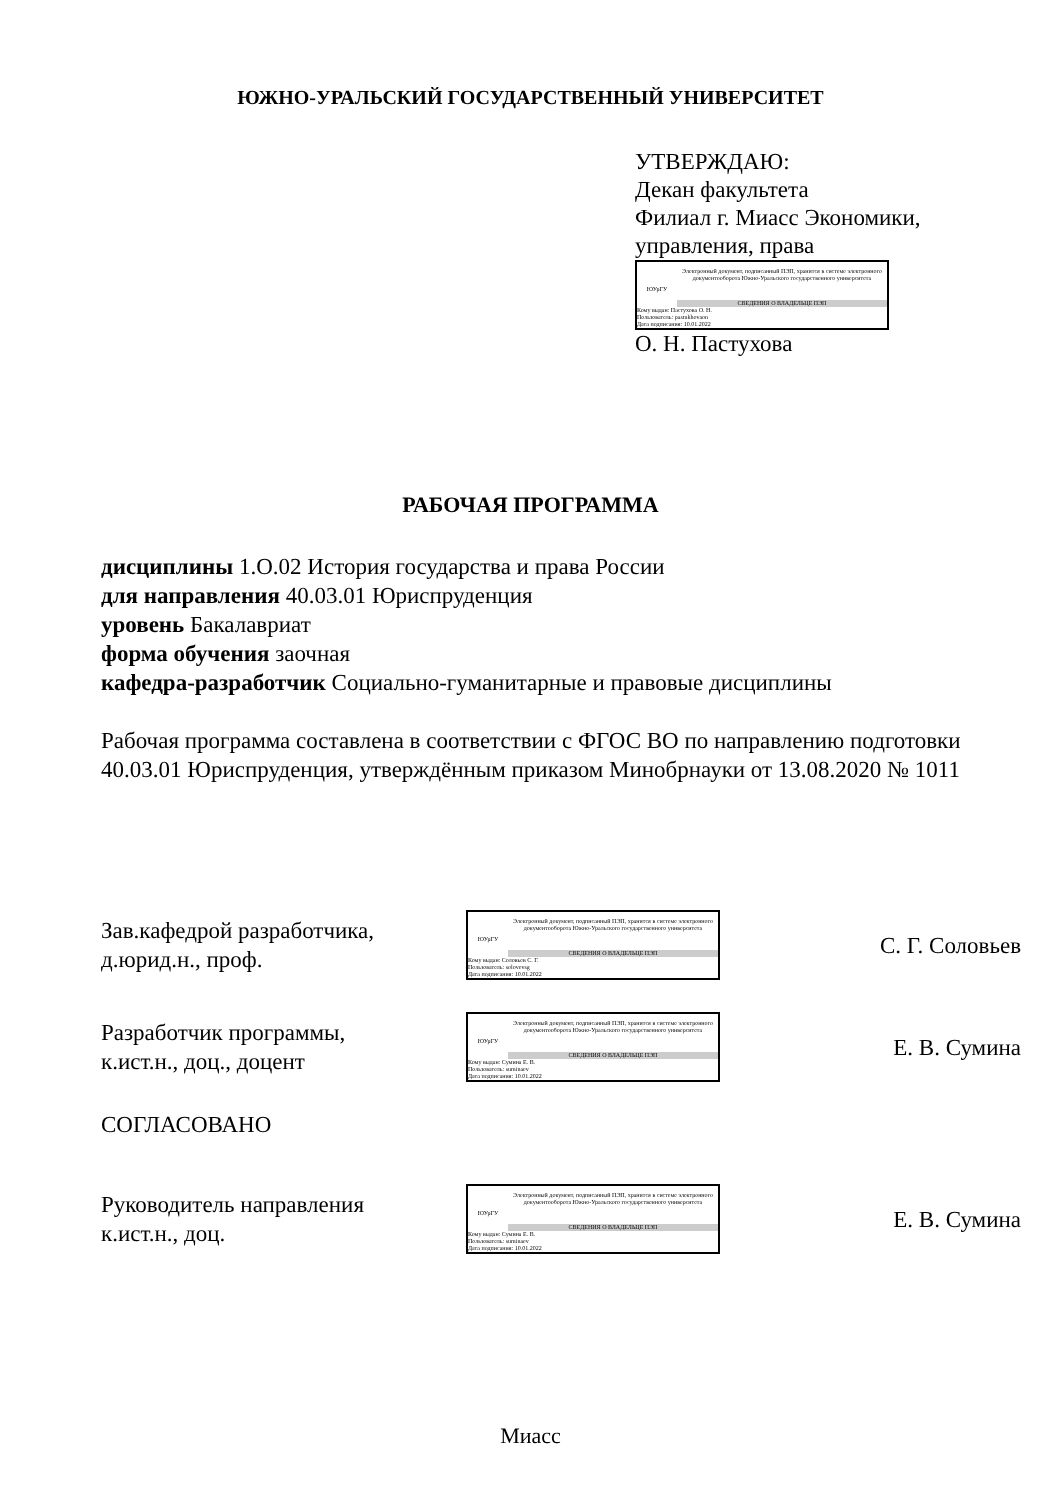ЮЖНО-УРАЛЬСКИЙ ГОСУДАРСТВЕННЫЙ УНИВЕРСИТЕТ
УТВЕРЖДАЮ:
Декан факультета
Филиал г. Миасс Экономики,
управления, права
ЮУрГУ
Электронный документ, подписанный ПЭП, хранится в системе электронного документооборота Южно-Уральского государственного университета
СВЕДЕНИЯ О ВЛАДЕЛЬЦЕ ПЭП
Кому выдан: Пастухова О. Н.
Пользователь: pastukhovaon
Дата подписания: 10.01.2022
О. Н. Пастухова
РАБОЧАЯ ПРОГРАММА
дисциплины 1.О.02 История государства и права России
для направления 40.03.01 Юриспруденция
уровень Бакалавриат
форма обучения заочная
кафедра-разработчик Социально-гуманитарные и правовые дисциплины
Рабочая программа составлена в соответствии с ФГОС ВО по направлению подготовки 40.03.01 Юриспруденция, утверждённым приказом Минобрнауки от 13.08.2020 № 1011
Зав.кафедрой разработчика,
д.юрид.н., проф.
ЮУрГУ
Электронный документ, подписанный ПЭП, хранится в системе электронного документооборота Южно-Уральского государственного университета
СВЕДЕНИЯ О ВЛАДЕЛЬЦЕ ПЭП
Кому выдан: Соловьев С. Г.
Пользователь: solovevsg
Дата подписания: 10.01.2022
С. Г. Соловьев
Разработчик программы,
к.ист.н., доц., доцент
ЮУрГУ
Электронный документ, подписанный ПЭП, хранится в системе электронного документооборота Южно-Уральского государственного университета
СВЕДЕНИЯ О ВЛАДЕЛЬЦЕ ПЭП
Кому выдан: Сумина Е. В.
Пользователь: suminaev
Дата подписания: 10.01.2022
Е. В. Сумина
СОГЛАСОВАНО
Руководитель направления
к.ист.н., доц.
ЮУрГУ
Электронный документ, подписанный ПЭП, хранится в системе электронного документооборота Южно-Уральского государственного университета
СВЕДЕНИЯ О ВЛАДЕЛЬЦЕ ПЭП
Кому выдан: Сумина Е. В.
Пользователь: suminaev
Дата подписания: 10.01.2022
Е. В. Сумина
Миасс